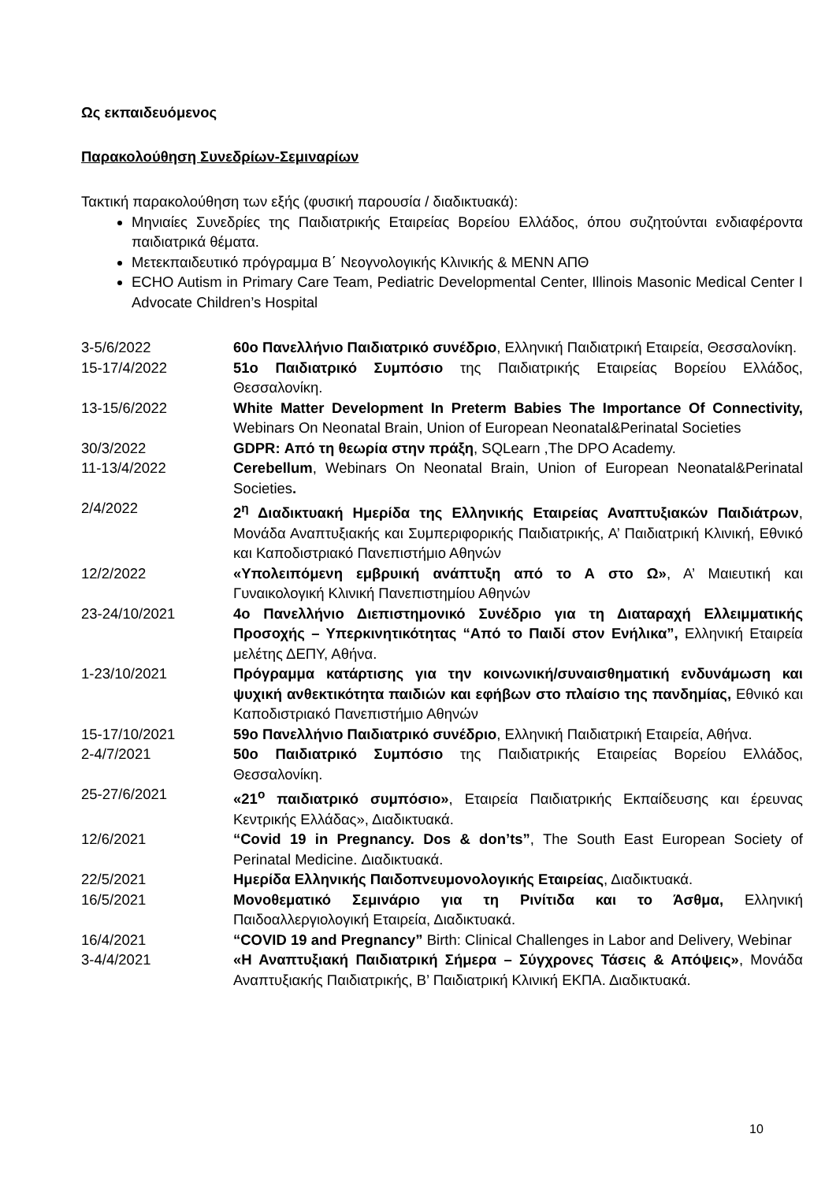Ως εκπαιδευόμενος
Παρακολούθηση Συνεδρίων-Σεμιναρίων
Τακτική παρακολούθηση των εξής (φυσική παρουσία / διαδικτυακά):
Μηνιαίες Συνεδρίες της Παιδιατρικής Εταιρείας Βορείου Ελλάδος, όπου συζητούνται ενδιαφέροντα παιδιατρικά θέματα.
Μετεκπαιδευτικό πρόγραμμα Β΄ Νεογνολογικής Κλινικής & ΜΕΝΝ ΑΠΘ
ECHO Autism in Primary Care Team, Pediatric Developmental Center, Illinois Masonic Medical Center I Advocate Children’s Hospital
| 3-5/6/2022 | 60ο Πανελλήνιο Παιδιατρικό συνέδριο , Ελληνική Παιδιατρική Εταιρεία, Θεσσαλονίκη. |
| 15-17/4/2022 | 51ο Παιδιατρικό Συμπόσιο της Παιδιατρικής Εταιρείας Βορείου Ελλάδος, Θεσσαλονίκη. |
| 13-15/6/2022 | White Matter Development In Preterm Babies The Importance Of Connectivity, Webinars On Neonatal Brain, Union of European Neonatal&Perinatal Societies |
| 30/3/2022 | GDPR: Από τη θεωρία στην πράξη , SQLearn ,The DPO Academy. |
| 11-13/4/2022 | Cerebellum , Webinars On Neonatal Brain, Union of European Neonatal&Perinatal Societies . |
| 2/4/2022 | 2<sup>η</sup> Διαδικτυακή Ημερίδα της Ελληνικής Εταιρείας Αναπτυξιακών Παιδιάτρων , Μονάδα Αναπτυξιακής και Συμπεριφορικής Παιδιατρικής, Α’ Παιδιατρική Κλινική, Εθνικό και Καποδιστριακό Πανεπιστήμιο Αθηνών |
| 12/2/2022 | «Υπολειπόμενη εμβρυική ανάπτυξη από το Α στο Ω» , Α’ Μαιευτική και Γυναικολογική Κλινική Πανεπιστημίου Αθηνών |
| 23-24/10/2021 | 4ο Πανελλήνιο Διεπιστημονικό Συνέδριο για τη Διαταραχή Ελλειμματικής Προσοχής – Υπερκινητικότητας “Από το Παιδί στον Ενήλικα”, Ελληνική Εταιρεία μελέτης ΔΕΠΥ, Αθήνα. |
| 1-23/10/2021 | Πρόγραμμα κατάρτισης για την κοινωνική/συναισθηματική ενδυνάμωση και ψυχική ανθεκτικότητα παιδιών και εφήβων στο πλαίσιο της πανδημίας, Εθνικό και Καποδιστριακό Πανεπιστήμιο Αθηνών |
| 15-17/10/2021 | 59ο Πανελλήνιο Παιδιατρικό συνέδριο , Ελληνική Παιδιατρική Εταιρεία, Αθήνα. |
| 2-4/7/2021 | 50ο Παιδιατρικό Συμπόσιο της Παιδιατρικής Εταιρείας Βορείου Ελλάδος, Θεσσαλονίκη. |
| 25-27/6/2021 | «21<sup>ο</sup> παιδιατρικό συμπόσιο» , Εταιρεία Παιδιατρικής Εκπαίδευσης και έρευνας Κεντρικής Ελλάδας», Διαδικτυακά. |
| 12/6/2021 | “Covid 19 in Pregnancy. Dos & don’ts” , The South East European Society of Perinatal Medicine. Διαδικτυακά. |
| 22/5/2021 | Ημερίδα Ελληνικής Παιδοπνευμονολογικής Εταιρείας , Διαδικτυακά. |
| 16/5/2021 | Μονοθεματικό Σεμινάριο για τη Ρινίτιδα και το Άσθμα, Ελληνική Παιδοαλλεργιολογική Εταιρεία, Διαδικτυακά. |
| 16/4/2021 | “COVID 19 and Pregnancy” Birth: Clinical Challenges in Labor and Delivery, Webinar |
| 3-4/4/2021 | «Η Αναπτυξιακή Παιδιατρική Σήμερα – Σύγχρονες Τάσεις & Απόψεις» , Μονάδα Αναπτυξιακής Παιδιατρικής, Β’ Παιδιατρική Κλινική ΕΚΠΑ. Διαδικτυακά. |
10